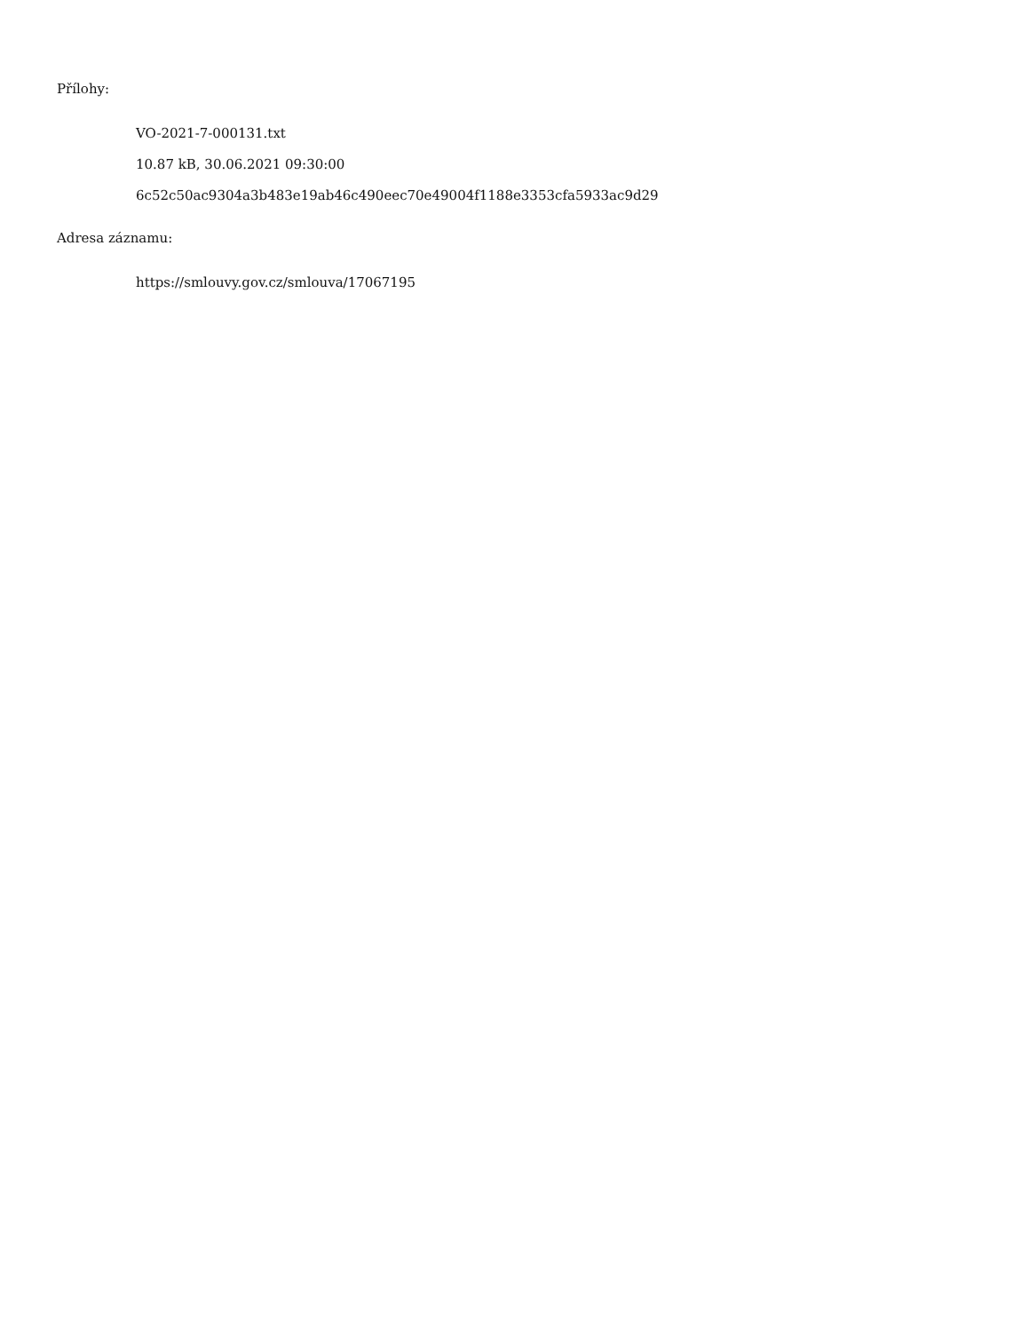Přílohy:
VO-2021-7-000131.txt
10.87 kB, 30.06.2021 09:30:00
6c52c50ac9304a3b483e19ab46c490eec70e49004f1188e3353cfa5933ac9d29
Adresa záznamu:
https://smlouvy.gov.cz/smlouva/17067195